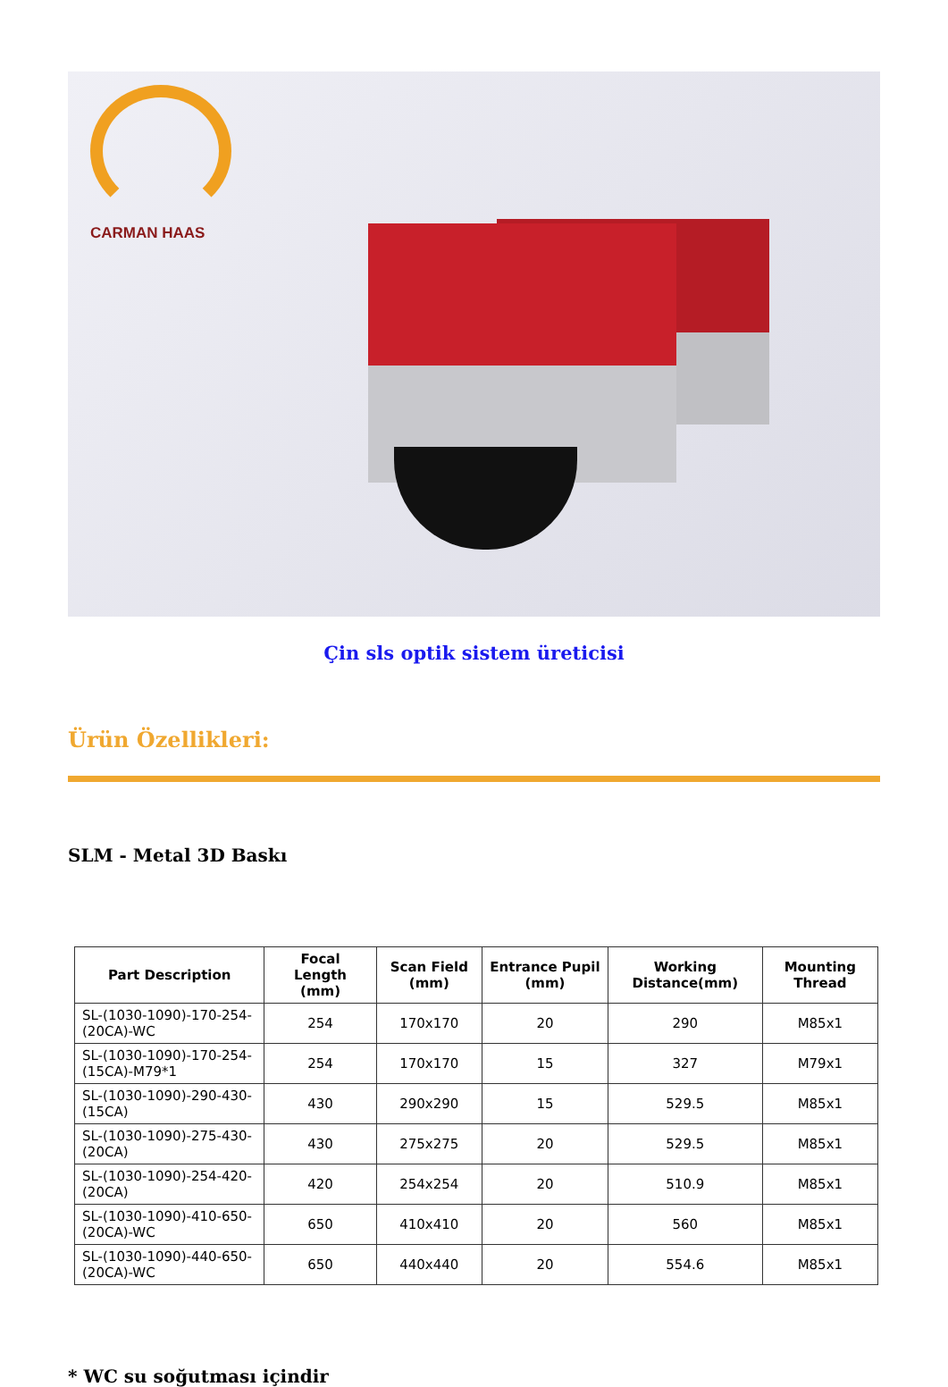CARMAN HAAS
Çin sls optik sistem üreticisi
Ürün Özellikleri:
SLM - Metal 3D Baskı
| Part Description | Focal Length (mm) | Scan Field (mm) | Entrance Pupil (mm) | Working Distance(mm) | Mounting Thread |
| --- | --- | --- | --- | --- | --- |
| SL-(1030-1090)-170-254-(20CA)-WC | 254 | 170x170 | 20 | 290 | M85x1 |
| SL-(1030-1090)-170-254-(15CA)-M79*1 | 254 | 170x170 | 15 | 327 | M79x1 |
| SL-(1030-1090)-290-430-(15CA) | 430 | 290x290 | 15 | 529.5 | M85x1 |
| SL-(1030-1090)-275-430-(20CA) | 430 | 275x275 | 20 | 529.5 | M85x1 |
| SL-(1030-1090)-254-420-(20CA) | 420 | 254x254 | 20 | 510.9 | M85x1 |
| SL-(1030-1090)-410-650-(20CA)-WC | 650 | 410x410 | 20 | 560 | M85x1 |
| SL-(1030-1090)-440-650-(20CA)-WC | 650 | 440x440 | 20 | 554.6 | M85x1 |
* WC su soğutması içindir